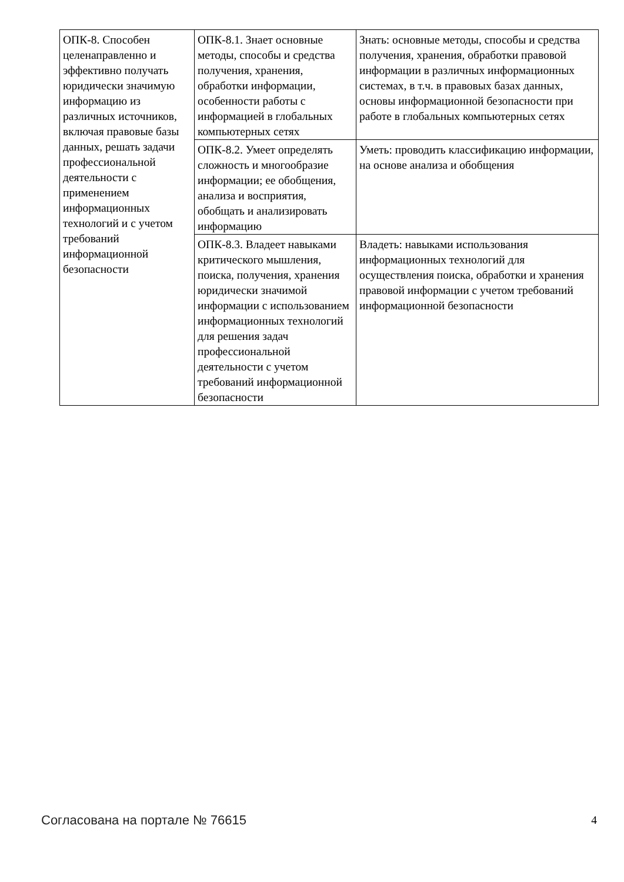| ОПК-8. Способен целенаправленно и эффективно получать юридически значимую информацию из различных источников, включая правовые базы данных, решать задачи профессиональной деятельности с применением информационных технологий и с учетом требований информационной безопасности | ОПК-8.1. Знает основные методы, способы и средства получения, хранения, обработки информации, особенности работы с информацией в глобальных компьютерных сетях | Знать: основные методы, способы и средства получения, хранения, обработки правовой информации в различных информационных системах, в т.ч. в правовых базах данных, основы информационной безопасности при работе в глобальных компьютерных сетях |
| | ОПК-8.2. Умеет определять сложность и многообразие информации; ее обобщения, анализа и восприятия, обобщать и анализировать информацию | Уметь: проводить классификацию информации, на основе анализа и обобщения |
| | ОПК-8.3. Владеет навыками критического мышления, поиска, получения, хранения юридически значимой информации с использованием информационных технологий для решения задач профессиональной деятельности с учетом требований информационной безопасности | Владеть: навыками использования информационных технологий для осуществления поиска, обработки и хранения правовой информации с учетом требований информационной безопасности |
Согласована на портале № 76615 4